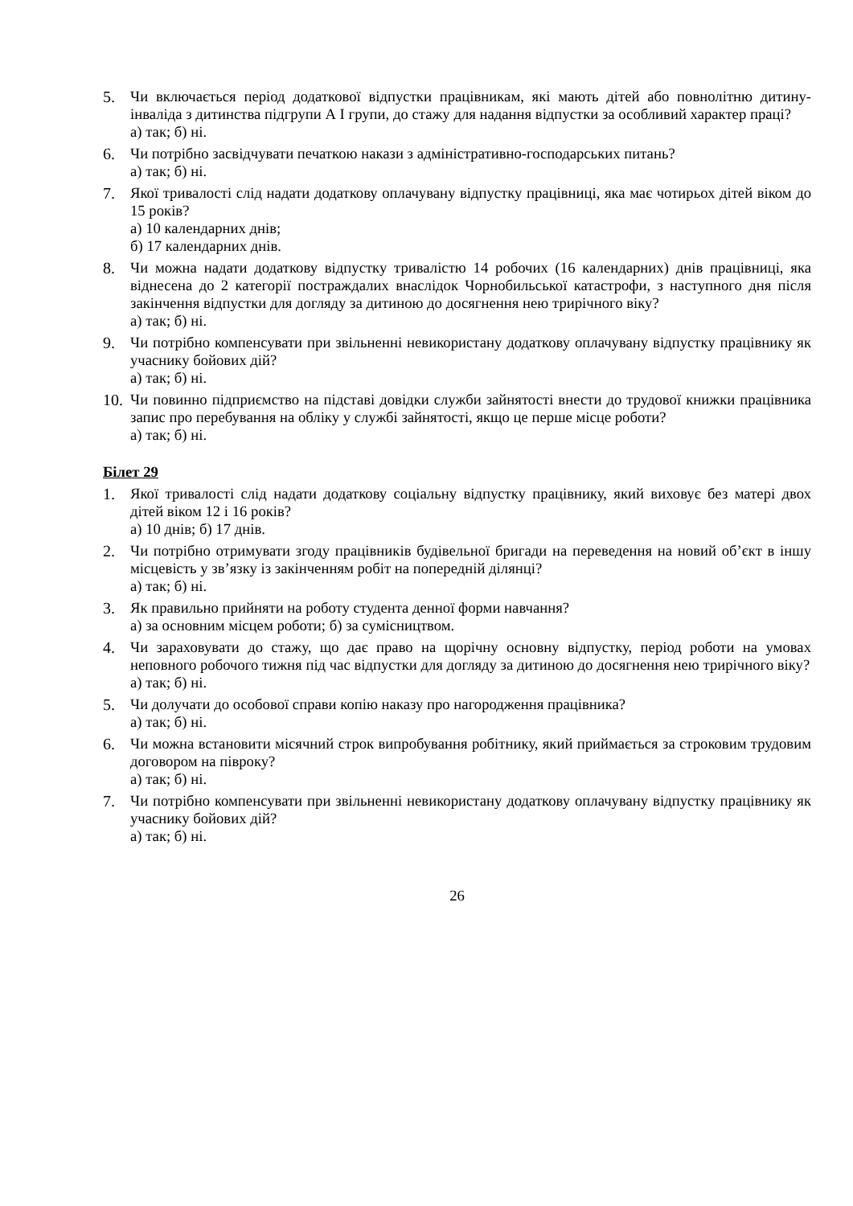5. Чи включається період додаткової відпустки працівникам, які мають дітей або повнолітню дитину-інваліда з дитинства підгрупи А І групи, до стажу для надання відпустки за особливий характер праці?
а) так; б) ні.
6. Чи потрібно засвідчувати печаткою накази з адміністративно-господарських питань?
а) так; б) ні.
7. Якої тривалості слід надати додаткову оплачувану відпустку працівниці, яка має чотирьох дітей віком до 15 років?
а) 10 календарних днів;
б) 17 календарних днів.
8. Чи можна надати додаткову відпустку тривалістю 14 робочих (16 календарних) днів працівниці, яка віднесена до 2 категорії постраждалих внаслідок Чорнобильської катастрофи, з наступного дня після закінчення відпустки для догляду за дитиною до досягнення нею трирічного віку?
а) так; б) ні.
9. Чи потрібно компенсувати при звільненні невикористану додаткову оплачувану відпустку працівнику як учаснику бойових дій?
а) так; б) ні.
10.
Чи повинно підприємство на підставі довідки служби зайнятості внести до трудової книжки працівника запис про перебування на обліку у службі зайнятості, якщо це перше місце роботи?
а) так; б) ні.
Білет 29
1. Якої тривалості слід надати додаткову соціальну відпустку працівнику, який виховує без матері двох дітей віком 12 і 16 років?
а) 10 днів; б) 17 днів.
2. Чи потрібно отримувати згоду працівників будівельної бригади на переведення на новий об’єкт в іншу місцевість у зв’язку із закінченням робіт на попередній ділянці?
а) так; б) ні.
3. Як правильно прийняти на роботу студента денної форми навчання?
а) за основним місцем роботи; б) за сумісництвом.
4. Чи зараховувати до стажу, що дає право на щорічну основну відпустку, період роботи на умовах неповного робочого тижня під час відпустки для догляду за дитиною до досягнення нею трирічного віку?
а) так; б) ні.
5. Чи долучати до особової справи копію наказу про нагородження працівника?
а) так; б) ні.
6. Чи можна встановити місячний строк випробування робітнику, який приймається за строковим трудовим договором на півроку?
а) так; б) ні.
7. Чи потрібно компенсувати при звільненні невикористану додаткову оплачувану відпустку працівнику як учаснику бойових дій?
а) так; б) ні.
26